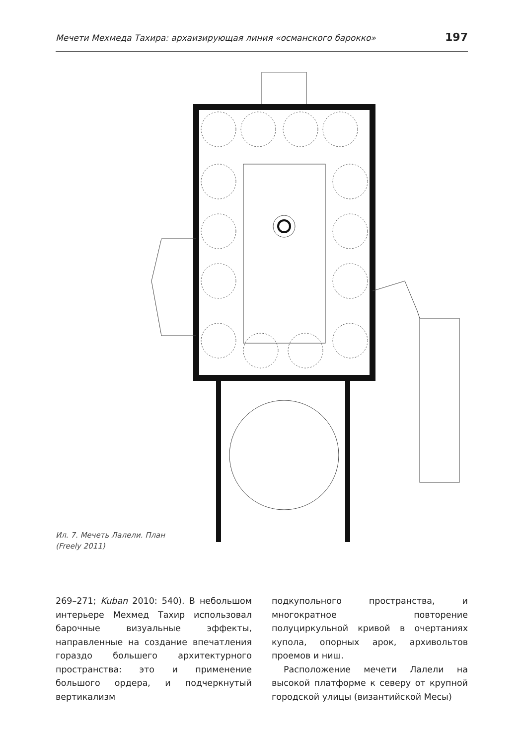Мечети Мехмеда Тахира: архаизирующая линия «османского барокко» 197
Ил. 7. Мечеть Лалели. План
(Freely 2011)
269–271; Kuban 2010: 540). В небольшом интерьере Мехмед Тахир использовал барочные визуальные эффекты, направленные на создание впечатления гораздо большего архитектурного пространства: это и применение большого ордера, и подчеркнутый вертикализм
подкупольного пространства, и многократное повторение полуциркульной кривой в очертаниях купола, опорных арок, архивольтов проемов и ниш.
Расположение мечети Лалели на высокой платформе к северу от крупной городской улицы (византийской Месы)